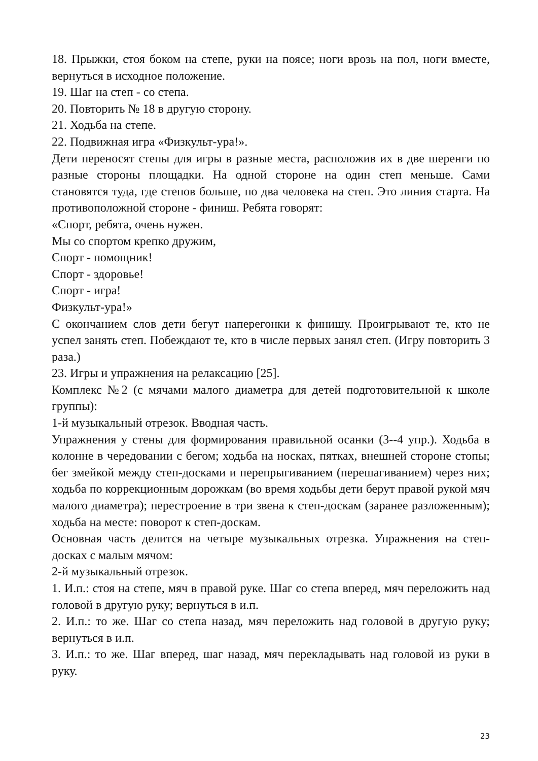18. Прыжки, стоя боком на степе, руки на поясе; ноги врозь на пол, ноги вместе, вернуться в исходное положение.
19. Шаг на степ - со степа.
20. Повторить № 18 в другую сторону.
21. Ходьба на степе.
22. Подвижная игра «Физкульт-ура!».
Дети переносят степы для игры в разные места, расположив их в две шеренги по разные стороны площадки. На одной стороне на один степ меньше. Сами становятся туда, где степов больше, по два человека на степ. Это линия старта. На противоположной стороне - финиш. Ребята говорят:
«Спорт, ребята, очень нужен.
Мы со спортом крепко дружим,
Спорт - помощник!
Спорт - здоровье!
Спорт - игра!
Физкульт-ура!»
С окончанием слов дети бегут наперегонки к финишу. Проигрывают те, кто не успел занять степ. Побеждают те, кто в числе первых занял степ. (Игру повторить 3 раза.)
23. Игры и упражнения на релаксацию [25].
Комплекс №2 (с мячами малого диаметра для детей подготовительной к школе группы):
1-й музыкальный отрезок. Вводная часть.
Упражнения у стены для формирования правильной осанки (3--4 упр.). Ходьба в колонне в чередовании с бегом; ходьба на носках, пятках, внешней стороне стопы; бег змейкой между степ-досками и перепрыгиванием (перешагиванием) через них; ходьба по коррекционным дорожкам (во время ходьбы дети берут правой рукой мяч малого диаметра); перестроение в три звена к степ-доскам (заранее разложенным); ходьба на месте: поворот к степ-доскам.
Основная часть делится на четыре музыкальных отрезка. Упражнения на степ-досках с малым мячом:
2-й музыкальный отрезок.
1. И.п.: стоя на степе, мяч в правой руке. Шаг со степа вперед, мяч переложить над головой в другую руку; вернуться в и.п.
2. И.п.: то же. Шаг со степа назад, мяч переложить над головой в другую руку; вернуться в и.п.
3. И.п.: то же. Шаг вперед, шаг назад, мяч перекладывать над головой из руки в руку.
23